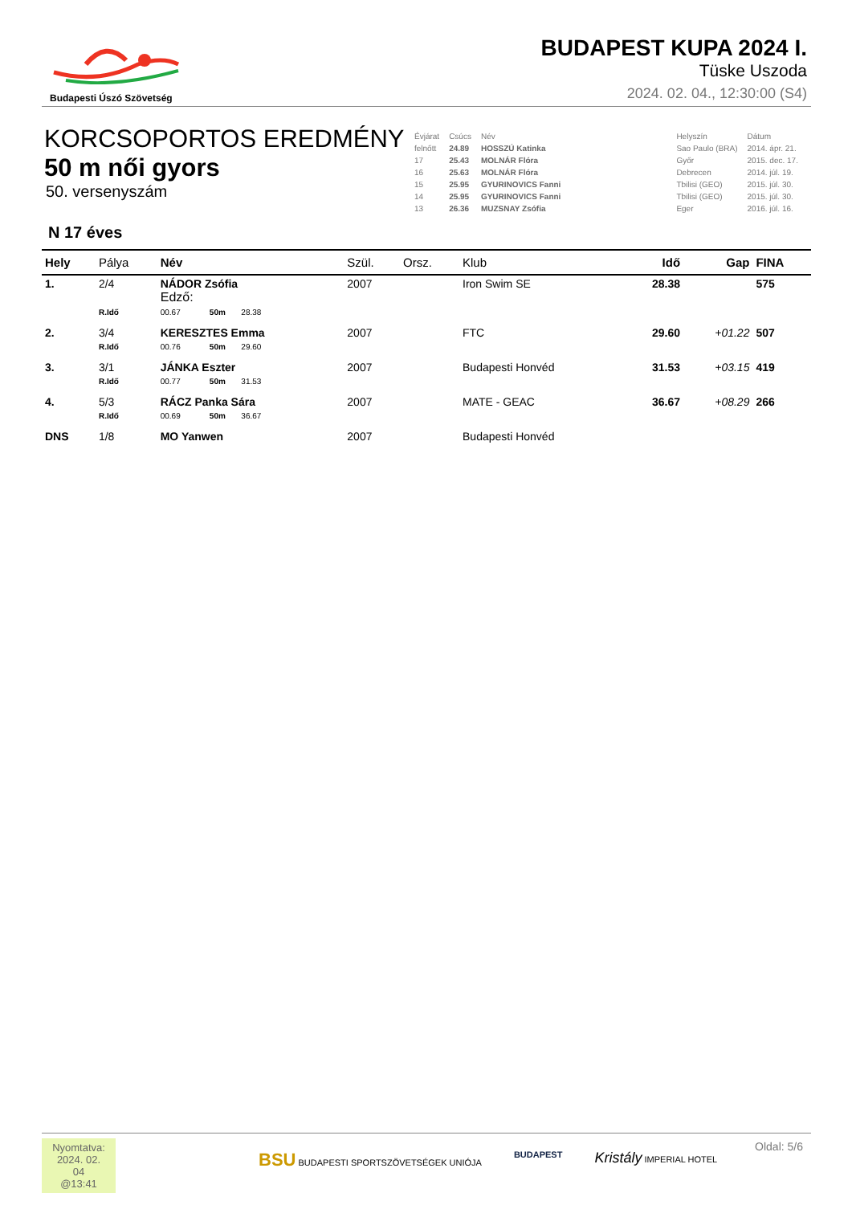Budapesti Úszó Szövetség
BUDAPEST KUPA 2024 I.
Tüske Uszoda
2024. 02. 04., 12:30:00 (S4)
KORCSOPORTOS EREDMÉNY
50 m női gyors
50. versenyszám
| Évjárat | Csúcs | Név | | Helyszín | Dátum |
| felnőtt | 24.89 | HOSSZÚ Katinka | | Sao Paulo (BRA) | 2014. ápr. 21. |
| 17 | 25.43 | MOLNÁR Flóra | | Győr | 2015. dec. 17. |
| 16 | 25.63 | MOLNÁR Flóra | | Debrecen | 2014. júl. 19. |
| 15 | 25.95 | GYURINOVICS Fanni | | Tbilisi (GEO) | 2015. júl. 30. |
| 14 | 25.95 | GYURINOVICS Fanni | | Tbilisi (GEO) | 2015. júl. 30. |
| 13 | 26.36 | MUZSNAY Zsófia | | Eger | 2016. júl. 16. |
N 17 éves
| Hely | Pálya | Név | Szül. | Orsz. | Klub | Idő | Gap | FINA |
| --- | --- | --- | --- | --- | --- | --- | --- | --- |
| 1. | 2/4 | NÁDOR Zsófia Edző: | 2007 | | Iron Swim SE | 28.38 | | 575 |
| | R.Idő | 00.67 50m 28.38 | | | | | | |
| 2. | 3/4 | KERESZTES Emma | 2007 | | FTC | 29.60 | +01.22 | 507 |
| | R.Idő | 00.76 50m 29.60 | | | | | | |
| 3. | 3/1 | JÁNKA Eszter | 2007 | | Budapesti Honvéd | 31.53 | +03.15 | 419 |
| | R.Idő | 00.77 50m 31.53 | | | | | | |
| 4. | 5/3 | RÁCZ Panka Sára | 2007 | | MATE - GEAC | 36.67 | +08.29 | 266 |
| | R.Idő | 00.69 50m 36.67 | | | | | | |
| DNS | 1/8 | MO Yanwen | 2007 | | Budapesti Honvéd | | | |
Nyomtatva:
2024. 02. 04
@13:41
BSU BUDAPESTI SPORTSZÖVETSÉGEK UNIÓJA BUDAPEST Kristály IMPERIAL HOTEL
Oldal: 5/6